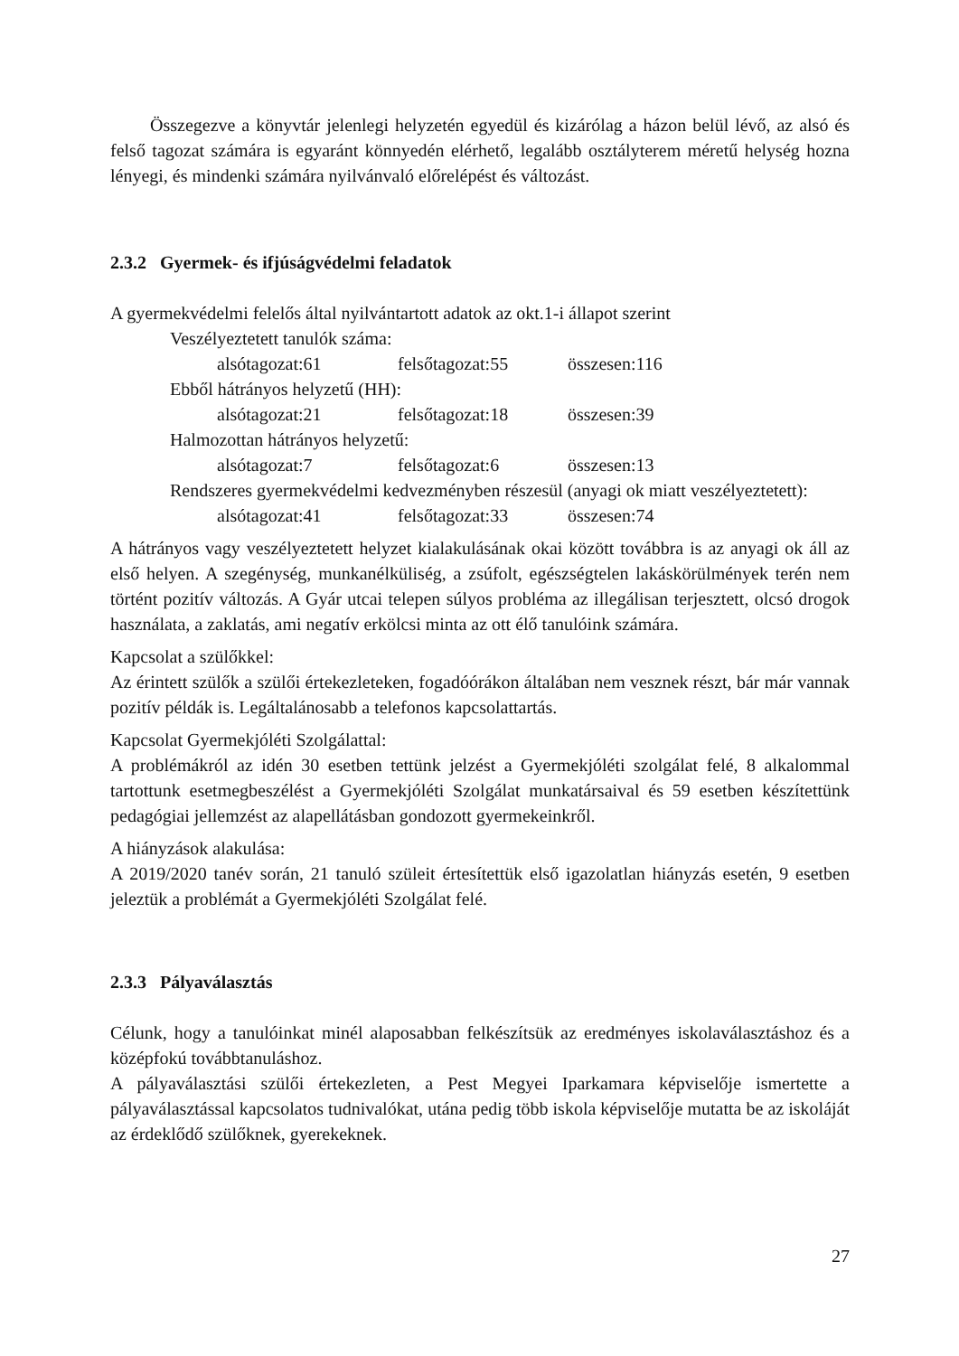Összegezve a könyvtár jelenlegi helyzetén egyedül és kizárólag a házon belül lévő, az alsó és felső tagozat számára is egyaránt könnyedén elérhető, legalább osztályterem méretű helység hozna lényegi, és mindenki számára nyilvánvaló előrelépést és változást.
2.3.2 Gyermek- és ifjúságvédelmi feladatok
A gyermekvédelmi felelős által nyilvántartott adatok az okt.1-i állapot szerint
Veszélyeztetett tanulók száma:
alsótagozat:61 felsőtagozat:55 összesen:116
Ebből hátrányos helyzetű (HH):
alsótagozat:21 felsőtagozat:18 összesen:39
Halmozottan hátrányos helyzetű:
alsótagozat:7 felsőtagozat:6 összesen:13
Rendszeres gyermekvédelmi kedvezményben részesül (anyagi ok miatt veszélyeztetett):
alsótagozat:41 felsőtagozat:33 összesen:74
A hátrányos vagy veszélyeztetett helyzet kialakulásának okai között továbbra is az anyagi ok áll az első helyen. A szegénység, munkanélküliség, a zsúfolt, egészségtelen lakáskörülmények terén nem történt pozitív változás. A Gyár utcai telepen súlyos probléma az illegálisan terjesztett, olcsó drogok használata, a zaklatás, ami negatív erkölcsi minta az ott élő tanulóink számára.
Kapcsolat a szülőkkel:
Az érintett szülők a szülői értekezleteken, fogadóórákon általában nem vesznek részt, bár már vannak pozitív példák is. Legáltalánosabb a telefonos kapcsolattartás.
Kapcsolat Gyermekjóléti Szolgálattal:
A problémákról az idén 30 esetben tettünk jelzést a Gyermekjóléti szolgálat felé, 8 alkalommal tartottunk esetmegbeszélést a Gyermekjóléti Szolgálat munkatársaival és 59 esetben készítettünk pedagógiai jellemzést az alapellátásban gondozott gyermekeinkről.
A hiányzások alakulása:
A 2019/2020 tanév során, 21 tanuló szüleit értesítettük első igazolatlan hiányzás esetén, 9 esetben jeleztük a problémát a Gyermekjóléti Szolgálat felé.
2.3.3 Pályaválasztás
Célunk, hogy a tanulóinkat minél alaposabban felkészítsük az eredményes iskolaválasztáshoz és a középfokú továbbtanuláshoz.
A pályaválasztási szülői értekezleten, a Pest Megyei Iparkamara képviselője ismertette a pályaválasztással kapcsolatos tudnivalókat, utána pedig több iskola képviselője mutatta be az iskoláját az érdeklődő szülőknek, gyerekeknek.
27